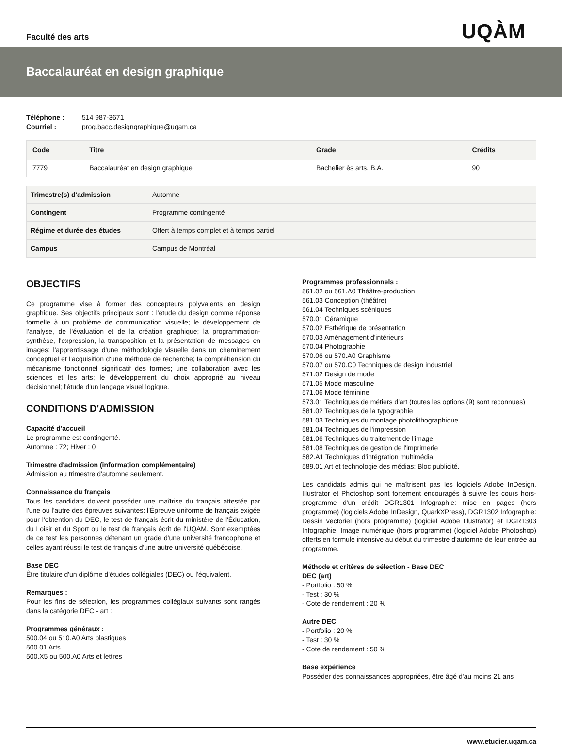Faculté des arts
UQÀM
Baccalauréat en design graphique
Téléphone : 514 987-3671
Courriel : prog.bacc.designgraphique@uqam.ca
| Code | Titre | Grade | Crédits |
| --- | --- | --- | --- |
| 7779 | Baccalauréat en design graphique | Bachelier ès arts, B.A. | 90 |
| Trimestre(s) d'admission | Automne |
| Contingent | Programme contingenté |
| Régime et durée des études | Offert à temps complet et à temps partiel |
| Campus | Campus de Montréal |
OBJECTIFS
Ce programme vise à former des concepteurs polyvalents en design graphique. Ses objectifs principaux sont : l'étude du design comme réponse formelle à un problème de communication visuelle; le développement de l'analyse, de l'évaluation et de la création graphique; la programmation-synthèse, l'expression, la transposition et la présentation de messages en images; l'apprentissage d'une méthodologie visuelle dans un cheminement conceptuel et l'acquisition d'une méthode de recherche; la compréhension du mécanisme fonctionnel significatif des formes; une collaboration avec les sciences et les arts; le développement du choix approprié au niveau décisionnel; l'étude d'un langage visuel logique.
CONDITIONS D'ADMISSION
Capacité d'accueil
Le programme est contingenté.
Automne : 72; Hiver : 0
Trimestre d'admission (information complémentaire)
Admission au trimestre d'automne seulement.
Connaissance du français
Tous les candidats doivent posséder une maîtrise du français attestée par l'une ou l'autre des épreuves suivantes: l'Épreuve uniforme de français exigée pour l'obtention du DEC, le test de français écrit du ministère de l'Éducation, du Loisir et du Sport ou le test de français écrit de l'UQAM. Sont exemptées de ce test les personnes détenant un grade d'une université francophone et celles ayant réussi le test de français d'une autre université québécoise.
Base DEC
Être titulaire d'un diplôme d'études collégiales (DEC) ou l'équivalent.
Remarques :
Pour les fins de sélection, les programmes collégiaux suivants sont rangés dans la catégorie DEC - art :
Programmes généraux :
500.04 ou 510.A0 Arts plastiques
500.01 Arts
500.X5 ou 500.A0 Arts et lettres
Programmes professionnels :
561.02 ou 561.A0 Théâtre-production
561.03 Conception (théâtre)
561.04 Techniques scéniques
570.01 Céramique
570.02 Esthétique de présentation
570.03 Aménagement d'intérieurs
570.04 Photographie
570.06 ou 570.A0 Graphisme
570.07 ou 570.C0 Techniques de design industriel
571.02 Design de mode
571.05 Mode masculine
571.06 Mode féminine
573.01 Techniques de métiers d'art (toutes les options (9) sont reconnues)
581.02 Techniques de la typographie
581.03 Techniques du montage photolithographique
581.04 Techniques de l'impression
581.06 Techniques du traitement de l'image
581.08 Techniques de gestion de l'imprimerie
582.A1 Techniques d'intégration multimédia
589.01 Art et technologie des médias: Bloc publicité.
Les candidats admis qui ne maîtrisent pas les logiciels Adobe InDesign, Illustrator et Photoshop sont fortement encouragés à suivre les cours hors-programme d'un crédit DGR1301 Infographie: mise en pages (hors programme) (logiciels Adobe InDesign, QuarkXPress), DGR1302 Infographie: Dessin vectoriel (hors programme) (logiciel Adobe Illustrator) et DGR1303 Infographie: Image numérique (hors programme) (logiciel Adobe Photoshop) offerts en formule intensive au début du trimestre d'automne de leur entrée au programme.
Méthode et critères de sélection - Base DEC
DEC (art)
- Portfolio : 50 %
- Test : 30 %
- Cote de rendement : 20 %
Autre DEC
- Portfolio : 20 %
- Test : 30 %
- Cote de rendement : 50 %
Base expérience
Posséder des connaissances appropriées, être âgé d'au moins 21 ans
www.etudier.uqam.ca